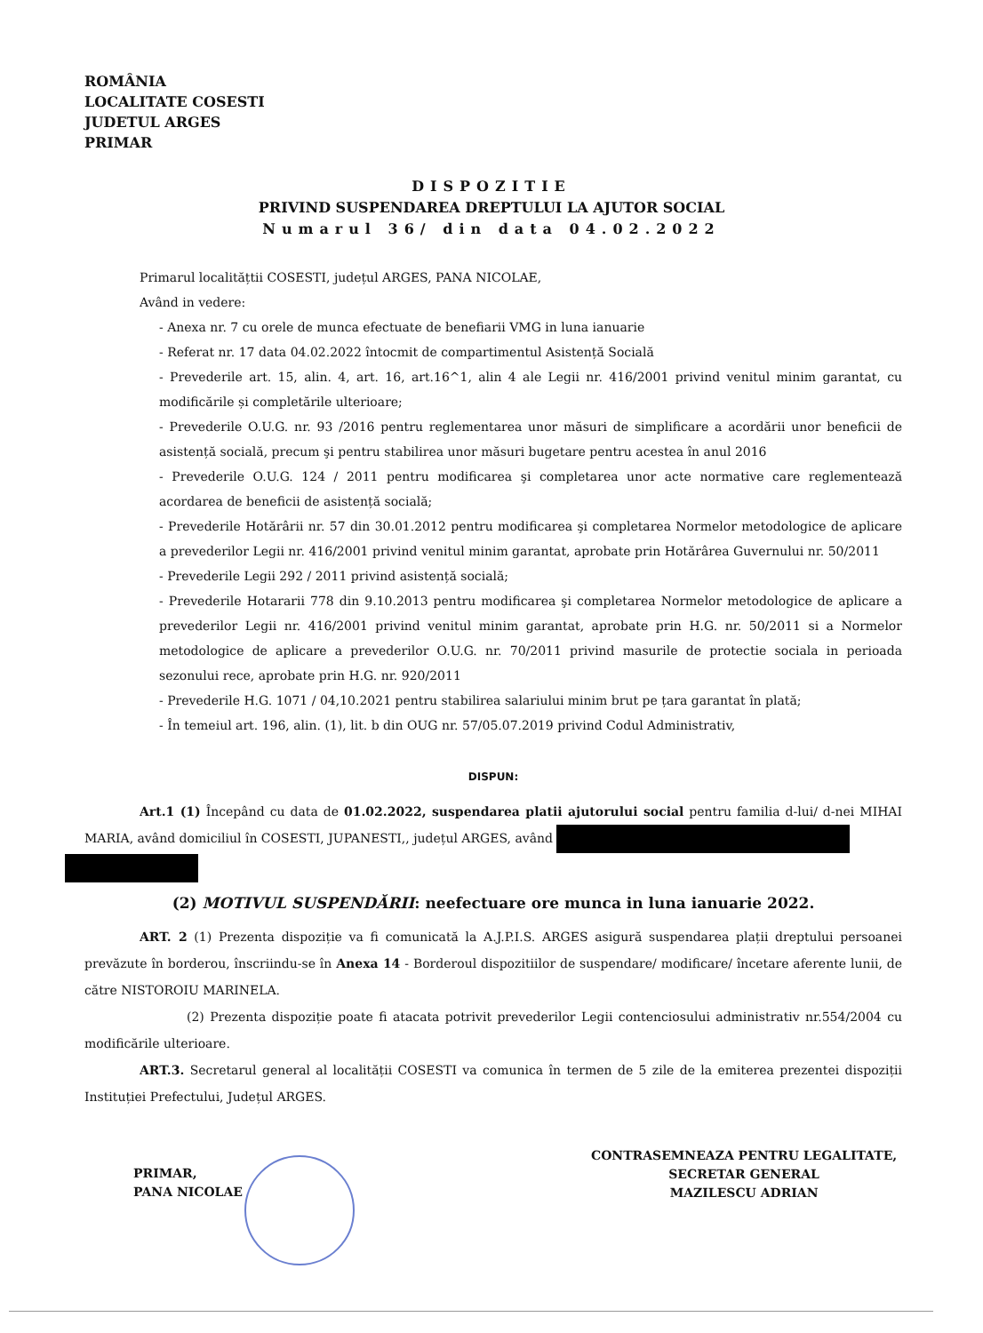ROMÂNIA
LOCALITATE COSESTI
JUDETUL ARGES
PRIMAR
DISPOZITIE
PRIVIND SUSPENDAREA DREPTULUI LA AJUTOR SOCIAL
Numarul 36/ din data 04.02.2022
Primarul localitățtii COSESTI, județul ARGES, PANA NICOLAE,
Având in vedere:
- Anexa nr. 7 cu orele de munca efectuate de benefiarii VMG in luna ianuarie
- Referat nr. 17 data 04.02.2022 întocmit de compartimentul Asistență Socială
- Prevederile art. 15, alin. 4, art. 16, art.16^1, alin 4 ale Legii nr. 416/2001 privind venitul minim garantat, cu modificările și completările ulterioare;
- Prevederile O.U.G. nr. 93 /2016 pentru reglementarea unor măsuri de simplificare a acordării unor beneficii de asistență socială, precum şi pentru stabilirea unor măsuri bugetare pentru acestea în anul 2016
- Prevederile O.U.G. 124 / 2011 pentru modificarea şi completarea unor acte normative care reglementează acordarea de beneficii de asistență socială;
- Prevederile Hotărârii nr. 57 din 30.01.2012 pentru modificarea şi completarea Normelor metodologice de aplicare a prevederilor Legii nr. 416/2001 privind venitul minim garantat, aprobate prin Hotărârea Guvernului nr. 50/2011
- Prevederile Legii 292 / 2011 privind asistență socială;
- Prevederile Hotararii 778 din 9.10.2013 pentru modificarea şi completarea Normelor metodologice de aplicare a prevederilor Legii nr. 416/2001 privind venitul minim garantat, aprobate prin H.G. nr. 50/2011 si a Normelor metodologice de aplicare a prevederilor O.U.G. nr. 70/2011 privind masurile de protectie sociala in perioada sezonului rece, aprobate prin H.G. nr. 920/2011
- Prevederile H.G. 1071 / 04,10.2021 pentru stabilirea salariului minim brut pe țara garantat în plată;
- În temeiul art. 196, alin. (1), lit. b din OUG nr. 57/05.07.2019 privind Codul Administrativ,
DISPUN:
Art.1 (1) Începând cu data de 01.02.2022, suspendarea platii ajutorului social pentru familia d-lui/ d-nei MIHAI MARIA, având domiciliul în COSESTI, JUPANESTI,, județul ARGES, având
(2) MOTIVUL SUSPENDĂRII: neefectuare ore munca in luna ianuarie 2022.
ART. 2 (1) Prezenta dispoziție va fi comunicată la A.J.P.I.S. ARGES asigură suspendarea plații dreptului persoanei prevăzute în borderou, înscriindu-se în Anexa 14 - Borderoul dispozitiilor de suspendare/ modificare/ încetare aferente lunii, de către NISTOROIU MARINELA.
(2) Prezenta dispoziție poate fi atacata potrivit prevederilor Legii contenciosului administrativ nr.554/2004 cu modificările ulterioare.
ART.3. Secretarul general al localității COSESTI va comunica în termen de 5 zile de la emiterea prezentei dispoziții Instituției Prefectului, Județul ARGES.
PRIMAR,
PANA NICOLAE
CONTRASEMNEAZA PENTRU LEGALITATE,
SECRETAR GENERAL
MAZILESCU ADRIAN